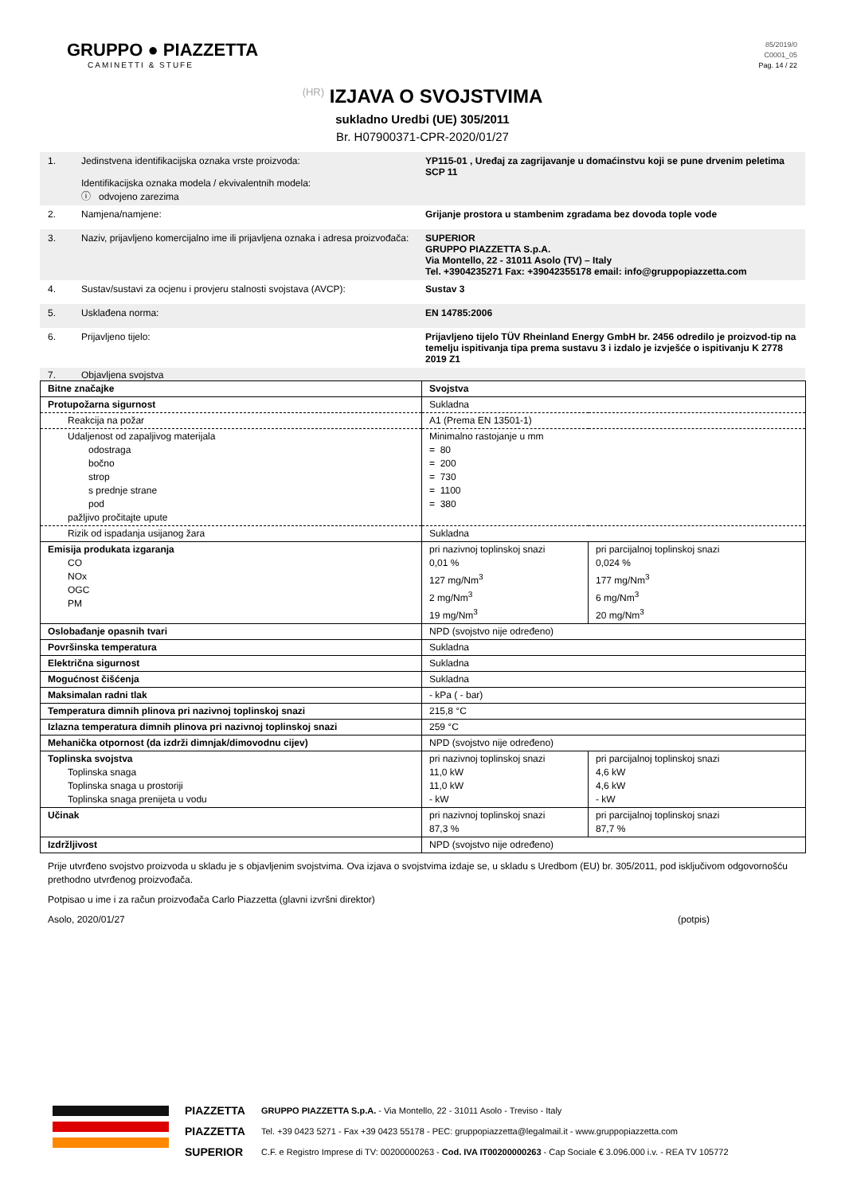GRUPPO ● PIAZZETTA
CAMINETTI & STUFE
85/2019/0
C0001_05
Pag. 14 / 22
(HR) IZJAVA O SVOJSTVIMA
sukladno Uredbi (UE) 305/2011
Br. H07900371-CPR-2020/01/27
1. Jedinstvena identifikacijska oznaka vrste proizvoda:
Identifikacijska oznaka modela / ekvivalentnih modela:
ⓘ odvojeno zarezima
YP115-01 , Uređaj za zagrijavanje u domaćinstvu koji se pune drvenim peletima
SCP 11
2. Namjena/namjene: Grijanje prostora u stambenim zgradama bez dovoda tople vode
3. Naziv, prijavljeno komercijalno ime ili prijavljena oznaka i adresa proizvođača:
SUPERIOR
GRUPPO PIAZZETTA S.p.A.
Via Montello, 22 - 31011 Asolo (TV) – Italy
Tel. +3904235271 Fax: +39042355178 email: info@gruppopiazzetta.com
4. Sustav/sustavi za ocjenu i provjeru stalnosti svojstava (AVCP):
Sustav 3
5. Usklađena norma: EN 14785:2006
6. Prijavljeno tijelo: Prijavljeno tijelo TÜV Rheinland Energy GmbH br. 2456 odredilo je proizvod-tip na temelju ispitivanja tipa prema sustavu 3 i izdalo je izvješće o ispitivanju K 2778 2019 Z1
7. Objavljena svojstva
| Bitne značajke | Svojstva | |
| Protupožarna sigurnost | Sukladna | |
| Reakcija na požar | A1 (Prema EN 13501-1) | |
| Udaljenost od zapaljivog materijala odostraga bočno strop s prednje strane pod pažljivo pročitajte upute | Minimalno rastojanje u mm = 80 = 200 = 730 = 1100 = 380 | |
| Rizik od ispadanja usijanog žara | Sukladna | |
| Emisija produkata izgaranja CO NOx OGC PM | pri nazivnoj toplinskoj snazi 0,01 % 127 mg/Nm<sup>3</sup> 2 mg/Nm<sup>3</sup> 19 mg/Nm<sup>3</sup> | pri parcijalnoj toplinskoj snazi 0,024 % 177 mg/Nm<sup>3</sup> 6 mg/Nm<sup>3</sup> 20 mg/Nm<sup>3</sup> |
| Oslobađanje opasnih tvari | NPD (svojstvo nije određeno) | |
| Površinska temperatura | Sukladna | |
| Električna sigurnost | Sukladna | |
| Mogućnost čišćenja | Sukladna | |
| Maksimalan radni tlak | - kPa ( - bar) | |
| Temperatura dimnih plinova pri nazivnoj toplinskoj snazi | 215,8 °C | |
| Izlazna temperatura dimnih plinova pri nazivnoj toplinskoj snazi | 259 °C | |
| Mehanička otpornost (da izdrži dimnjak/dimovodnu cijev) | NPD (svojstvo nije određeno) | |
| Toplinska svojstva Toplinska snaga Toplinska snaga u prostoriji Toplinska snaga prenijeta u vodu | pri nazivnoj toplinskoj snazi 11,0 kW 11,0 kW - kW | pri parcijalnoj toplinskoj snazi 4,6 kW 4,6 kW - kW |
| Učinak | pri nazivnoj toplinskoj snazi 87,3 % | pri parcijalnoj toplinskoj snazi 87,7 % |
| Izdržljivost | NPD (svojstvo nije određeno) | |
Prije utvrđeno svojstvo proizvoda u skladu je s objavljenim svojstvima. Ova izjava o svojstvima izdaje se, u skladu s Uredbom (EU) br. 305/2011, pod isključivom odgovornošću prethodno utvrđenog proizvođača.
Potpisao u ime i za račun proizvođača Carlo Piazzetta (glavni izvršni direktor)
Asolo, 2020/01/27 (potpis)
PIAZZETTA
PIAZZETTA
SUPERIOR
GRUPPO PIAZZETTA S.p.A. - Via Montello, 22 - 31011 Asolo - Treviso - Italy
Tel. +39 0423 5271 - Fax +39 0423 55178 - PEC: gruppopiazzetta@legalmail.it - www.gruppopiazzetta.com
C.F. e Registro Imprese di TV: 00200000263 - Cod. IVA IT00200000263 - Cap Sociale € 3.096.000 i.v. - REA TV 105772